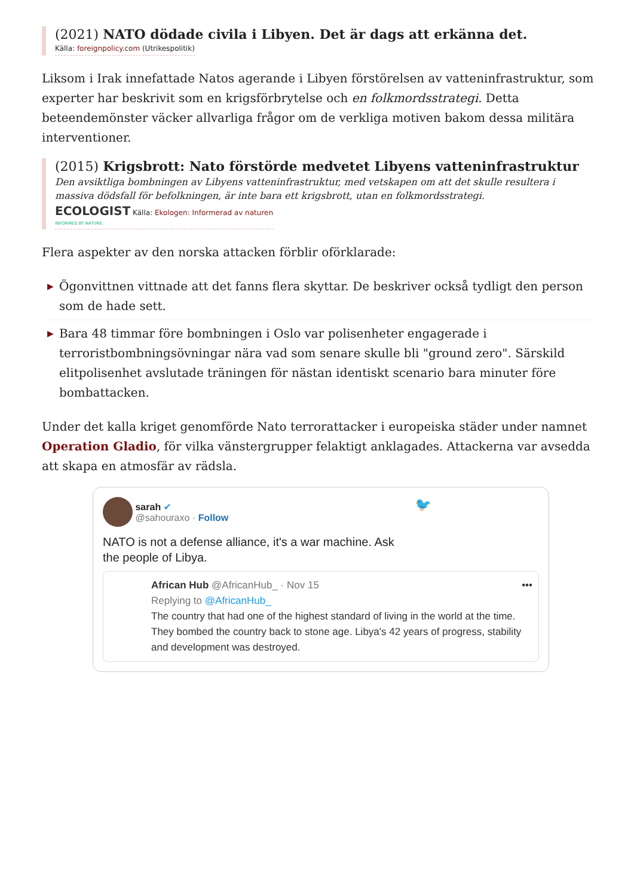(2021) NATO dödade civila i Libyen. Det är dags att erkänna det.
Källa: foreignpolicy.com (Utrikespolitik)
Liksom i Irak innefattade Natos agerande i Libyen förstörelsen av vatteninfrastruktur, som experter har beskrivit som en krigsförbrytelse och en folkmordsstrategi. Detta beteendemönster väcker allvarliga frågor om de verkliga motiven bakom dessa militära interventioner.
(2015) Krigsbrott: Nato förstörde medvetet Libyens vatteninfrastruktur
Den avsiktliga bombningen av Libyens vatteninfrastruktur, med vetskapen om att det skulle resultera i massiva dödsfall för befolkningen, är inte bara ett krigsbrott, utan en folkmordsstrategi.
ECOLOGIST Källa: Ekologen: Informerad av naturen
INFORMED BY NATURE.
Flera aspekter av den norska attacken förblir oförklarade:
▶ Ögonvittnen vittnade att det fanns flera skyttar. De beskriver också tydligt den person som de hade sett.
▶ Bara 48 timmar före bombningen i Oslo var polisenheter engagerade i terroristbombningsövningar nära vad som senare skulle bli "ground zero". Särskild elitpolisenhet avslutade träningen för nästan identiskt scenario bara minuter före bombattacken.
Under det kalla kriget genomförde Nato terrorattacker i europeiska städer under namnet Operation Gladio, för vilka vänstergrupper felaktigt anklagades. Attackerna var avsedda att skapa en atmosfär av rädsla.
sarah ✔
@sahouraxo · Follow 🐦
NATO is not a defense alliance, it's a war machine. Ask the people of Libya.
African Hub @AfricanHub_ · Nov 15 •••
Replying to @AfricanHub_
The country that had one of the highest standard of living in the world at the time. They bombed the country back to stone age. Libya's 42 years of progress, stability and development was destroyed.